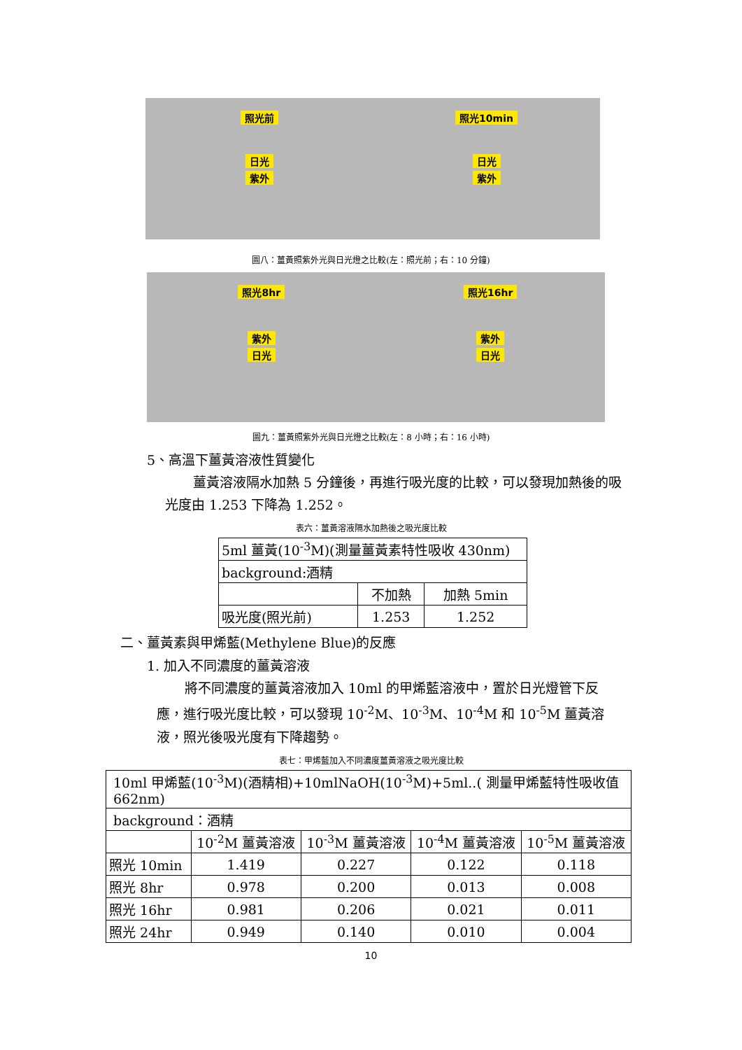照光前
日光
紫外
照光10min
日光
紫外
圖八：薑黃照紫外光與日光燈之比較(左：照光前；右：10 分鐘)
照光8hr
紫外
日光
照光16hr
紫外
日光
圖九：薑黃照紫外光與日光燈之比較(左：8 小時；右：16 小時)
5、高溫下薑黃溶液性質變化
薑黃溶液隔水加熱 5 分鐘後，再進行吸光度的比較，可以發現加熱後的吸光度由 1.253 下降為 1.252。
表六：薑黃溶液隔水加熱後之吸光度比較
| 5ml 薑黃(10<sup>-3</sup>M)(測量薑黃素特性吸收 430nm) | | |
| background:酒精 | | |
| | 不加熱 | 加熱 5min |
| 吸光度(照光前) | 1.253 | 1.252 |
二、薑黃素與甲烯藍(Methylene Blue)的反應
1. 加入不同濃度的薑黃溶液
將不同濃度的薑黃溶液加入 10ml 的甲烯藍溶液中，置於日光燈管下反應，進行吸光度比較，可以發現 10<sup>-2</sup>M、10<sup>-3</sup>M、10<sup>-4</sup>M 和 10<sup>-5</sup>M 薑黃溶液，照光後吸光度有下降趨勢。
表七：甲烯藍加入不同濃度薑黃溶液之吸光度比較
| 10ml 甲烯藍(10<sup>-3</sup>M)(酒精相)+10mlNaOH(10<sup>-3</sup>M)+5ml..( 測量甲烯藍特性吸收值 662nm) | | | | |
| background：酒精 | | | | |
| | 10<sup>-2</sup>M 薑黃溶液 | 10<sup>-3</sup>M 薑黃溶液 | 10<sup>-4</sup>M 薑黃溶液 | 10<sup>-5</sup>M 薑黃溶液 |
| 照光 10min | 1.419 | 0.227 | 0.122 | 0.118 |
| 照光 8hr | 0.978 | 0.200 | 0.013 | 0.008 |
| 照光 16hr | 0.981 | 0.206 | 0.021 | 0.011 |
| 照光 24hr | 0.949 | 0.140 | 0.010 | 0.004 |
10